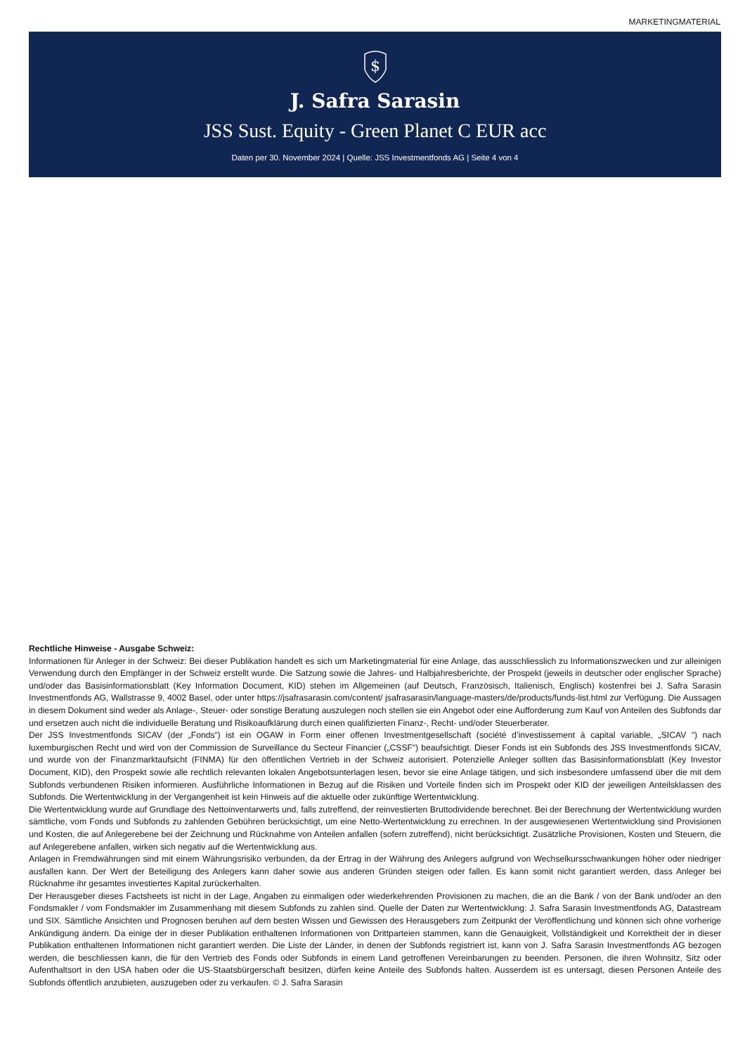MARKETINGMATERIAL
$
J. Safra Sarasin
JSS Sust. Equity - Green Planet C EUR acc
Daten per 30. November 2024 | Quelle: JSS Investmentfonds AG | Seite 4 von 4
Rechtliche Hinweise - Ausgabe Schweiz:
Informationen für Anleger in der Schweiz: Bei dieser Publikation handelt es sich um Marketingmaterial für eine Anlage, das ausschliesslich zu Informationszwecken und zur alleinigen Verwendung durch den Empfänger in der Schweiz erstellt wurde. Die Satzung sowie die Jahres- und Halbjahresberichte, der Prospekt (jeweils in deutscher oder englischer Sprache) und/oder das Basisinformationsblatt (Key Information Document, KID) stehen im Allgemeinen (auf Deutsch, Französisch, Italienisch, Englisch) kostenfrei bei J. Safra Sarasin Investmentfonds AG, Wallstrasse 9, 4002 Basel, oder unter https://jsafrasarasin.com/content/ jsafrasarasin/language-masters/de/products/funds-list.html zur Verfügung. Die Aussagen in diesem Dokument sind weder als Anlage-, Steuer- oder sonstige Beratung auszulegen noch stellen sie ein Angebot oder eine Aufforderung zum Kauf von Anteilen des Subfonds dar und ersetzen auch nicht die individuelle Beratung und Risikoaufklärung durch einen qualifizierten Finanz-, Recht- und/oder Steuerberater.
Der JSS Investmentfonds SICAV (der „Fonds“) ist ein OGAW in Form einer offenen Investmentgesellschaft (société d’investissement à capital variable, „SICAV “) nach luxemburgischen Recht und wird von der Commission de Surveillance du Secteur Financier („CSSF“) beaufsichtigt. Dieser Fonds ist ein Subfonds des JSS Investmentfonds SICAV, und wurde von der Finanzmarktaufsicht (FINMA) für den öffentlichen Vertrieb in der Schweiz autorisiert. Potenzielle Anleger sollten das Basisinformationsblatt (Key Investor Document, KID), den Prospekt sowie alle rechtlich relevanten lokalen Angebotsunterlagen lesen, bevor sie eine Anlage tätigen, und sich insbesondere umfassend über die mit dem Subfonds verbundenen Risiken informieren. Ausführliche Informationen in Bezug auf die Risiken und Vorteile finden sich im Prospekt oder KID der jeweiligen Anteilsklassen des Subfonds. Die Wertentwicklung in der Vergangenheit ist kein Hinweis auf die aktuelle oder zukünftige Wertentwicklung.
Die Wertentwicklung wurde auf Grundlage des Nettoinventarwerts und, falls zutreffend, der reinvestierten Bruttodividende berechnet. Bei der Berechnung der Wertentwicklung wurden sämtliche, vom Fonds und Subfonds zu zahlenden Gebühren berücksichtigt, um eine Netto-Wertentwicklung zu errechnen. In der ausgewiesenen Wertentwicklung sind Provisionen und Kosten, die auf Anlegerebene bei der Zeichnung und Rücknahme von Anteilen anfallen (sofern zutreffend), nicht berücksichtigt. Zusätzliche Provisionen, Kosten und Steuern, die auf Anlegerebene anfallen, wirken sich negativ auf die Wertentwicklung aus.
Anlagen in Fremdwährungen sind mit einem Währungsrisiko verbunden, da der Ertrag in der Währung des Anlegers aufgrund von Wechselkursschwankungen höher oder niedriger ausfallen kann. Der Wert der Beteiligung des Anlegers kann daher sowie aus anderen Gründen steigen oder fallen. Es kann somit nicht garantiert werden, dass Anleger bei Rücknahme ihr gesamtes investiertes Kapital zurückerhalten.
Der Herausgeber dieses Factsheets ist nicht in der Lage, Angaben zu einmaligen oder wiederkehrenden Provisionen zu machen, die an die Bank / von der Bank und/oder an den Fondsmakler / vom Fondsmakler im Zusammenhang mit diesem Subfonds zu zahlen sind. Quelle der Daten zur Wertentwicklung: J. Safra Sarasin Investmentfonds AG, Datastream und SIX. Sämtliche Ansichten und Prognosen beruhen auf dem besten Wissen und Gewissen des Herausgebers zum Zeitpunkt der Veröffentlichung und können sich ohne vorherige Ankündigung ändern. Da einige der in dieser Publikation enthaltenen Informationen von Drittparteien stammen, kann die Genauigkeit, Vollständigkeit und Korrektheit der in dieser Publikation enthaltenen Informationen nicht garantiert werden. Die Liste der Länder, in denen der Subfonds registriert ist, kann von J. Safra Sarasin Investmentfonds AG bezogen werden, die beschliessen kann, die für den Vertrieb des Fonds oder Subfonds in einem Land getroffenen Vereinbarungen zu beenden. Personen, die ihren Wohnsitz, Sitz oder Aufenthaltsort in den USA haben oder die US-Staatsbürgerschaft besitzen, dürfen keine Anteile des Subfonds halten. Ausserdem ist es untersagt, diesen Personen Anteile des Subfonds öffentlich anzubieten, auszugeben oder zu verkaufen. © J. Safra Sarasin